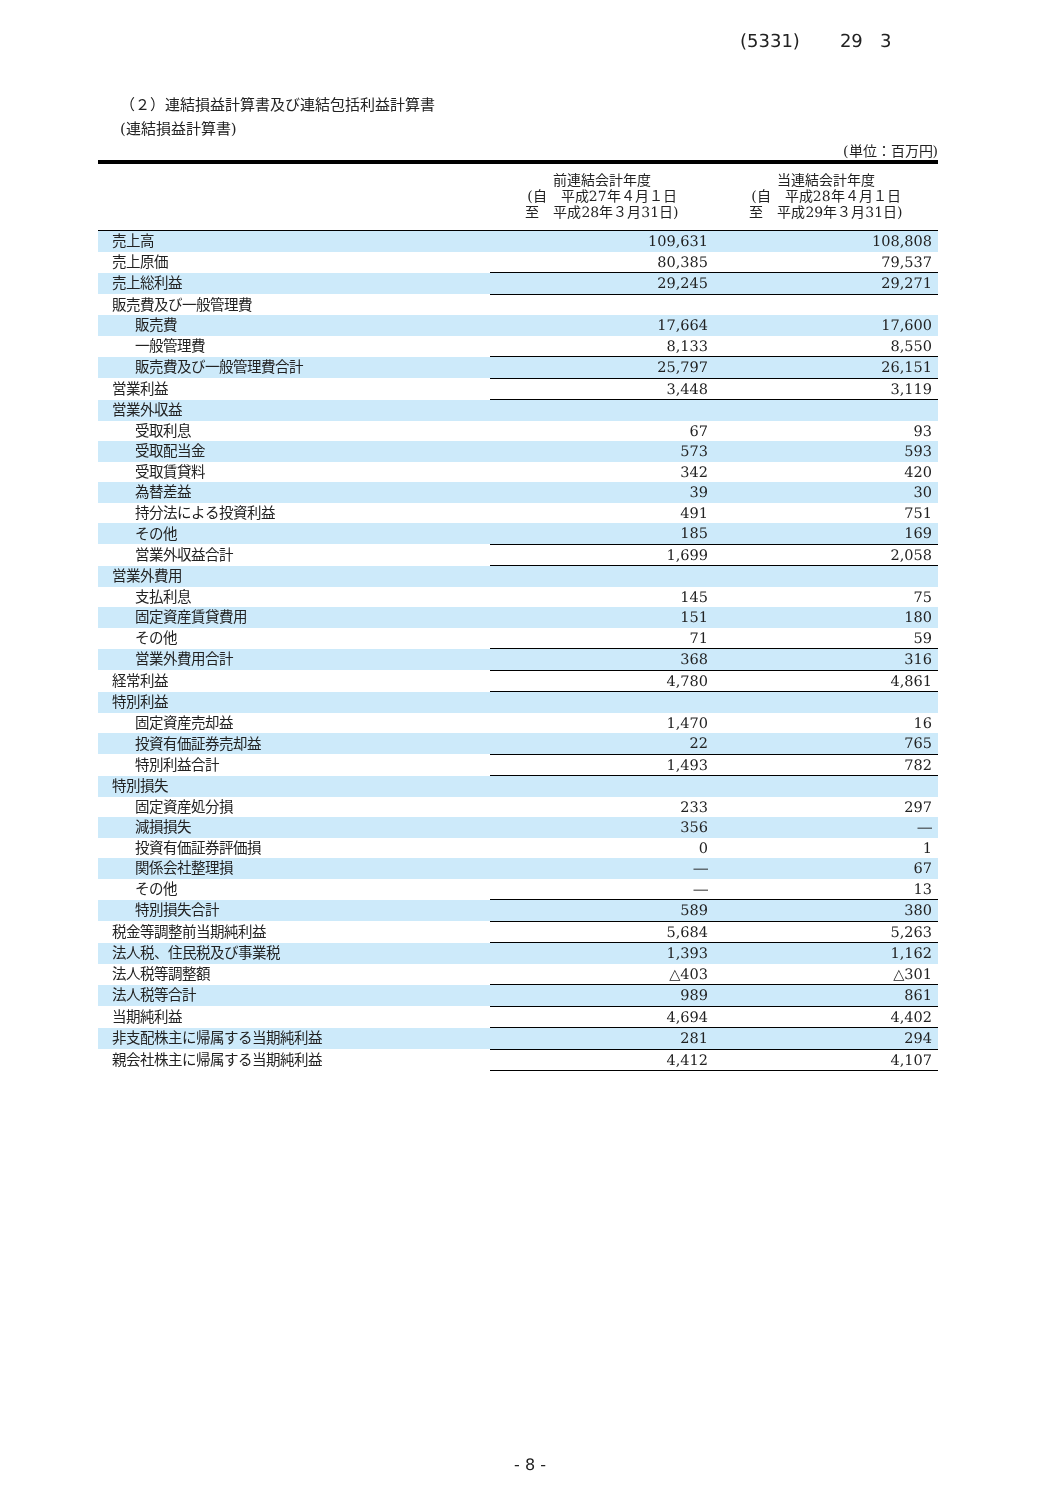(5331) 29 3
（２）連結損益計算書及び連結包括利益計算書
(連結損益計算書)
(単位：百万円)
| | 前連結会計年度 (自 平成27年４月１日 至 平成28年３月31日) | 当連結会計年度 (自 平成28年４月１日 至 平成29年３月31日) |
| --- | --- | --- |
| 売上高 | 109,631 | 108,808 |
| 売上原価 | 80,385 | 79,537 |
| 売上総利益 | 29,245 | 29,271 |
| 販売費及び一般管理費 | | |
| 販売費 | 17,664 | 17,600 |
| 一般管理費 | 8,133 | 8,550 |
| 販売費及び一般管理費合計 | 25,797 | 26,151 |
| 営業利益 | 3,448 | 3,119 |
| 営業外収益 | | |
| 受取利息 | 67 | 93 |
| 受取配当金 | 573 | 593 |
| 受取賃貸料 | 342 | 420 |
| 為替差益 | 39 | 30 |
| 持分法による投資利益 | 491 | 751 |
| その他 | 185 | 169 |
| 営業外収益合計 | 1,699 | 2,058 |
| 営業外費用 | | |
| 支払利息 | 145 | 75 |
| 固定資産賃貸費用 | 151 | 180 |
| その他 | 71 | 59 |
| 営業外費用合計 | 368 | 316 |
| 経常利益 | 4,780 | 4,861 |
| 特別利益 | | |
| 固定資産売却益 | 1,470 | 16 |
| 投資有価証券売却益 | 22 | 765 |
| 特別利益合計 | 1,493 | 782 |
| 特別損失 | | |
| 固定資産処分損 | 233 | 297 |
| 減損損失 | 356 | ― |
| 投資有価証券評価損 | 0 | 1 |
| 関係会社整理損 | ― | 67 |
| その他 | ― | 13 |
| 特別損失合計 | 589 | 380 |
| 税金等調整前当期純利益 | 5,684 | 5,263 |
| 法人税、住民税及び事業税 | 1,393 | 1,162 |
| 法人税等調整額 | △403 | △301 |
| 法人税等合計 | 989 | 861 |
| 当期純利益 | 4,694 | 4,402 |
| 非支配株主に帰属する当期純利益 | 281 | 294 |
| 親会社株主に帰属する当期純利益 | 4,412 | 4,107 |
- 8 -